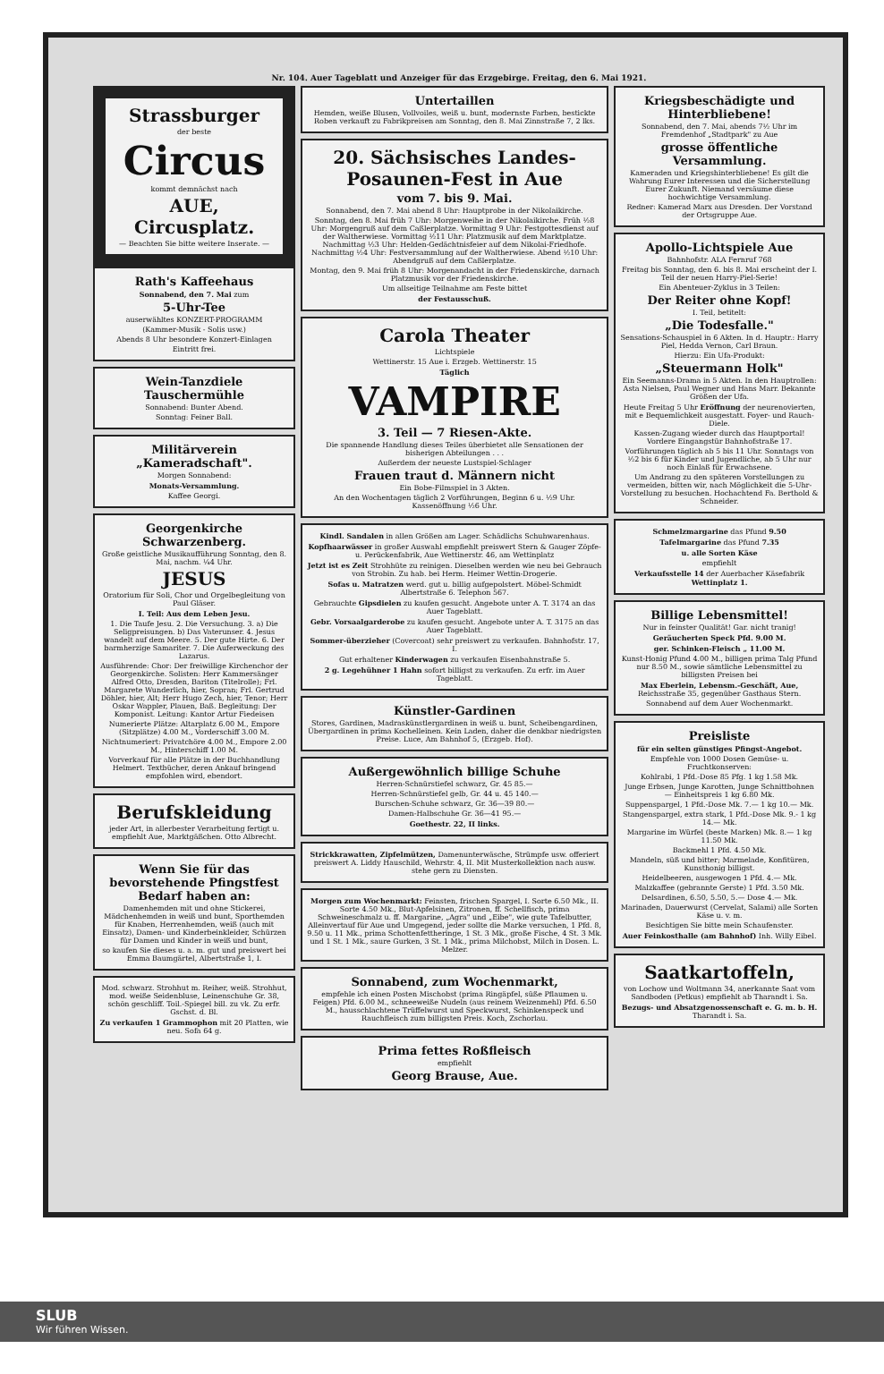Nr. 104. Auer Tageblatt und Anzeiger für das Erzgebirge. Freitag, den 6. Mai 1921.
Strassburger
der beste
Circus
kommt demnächst nach
AUE, Circusplatz.
— Beachten Sie bitte weitere Inserate. —
Rath's Kaffeehaus
Sonnabend, den 7. Mai zum
5-Uhr-Tee
auserwähltes KONZERT-PROGRAMM
(Kammer-Musik - Solis usw.)
Abends 8 Uhr besondere Konzert-Einlagen
Eintritt frei.
Wein-Tanzdiele Tauschermühle
Sonnabend: Bunter Abend.
Sonntag: Feiner Ball.
Militärverein „Kameradschaft".
Morgen Sonnabend:
Monats-Versammlung.
Kaffee Georgi.
Georgenkirche Schwarzenberg.
Große geistliche Musikaufführung Sonntag, den 8. Mai, nachm. ¼4 Uhr.
JESUS
Oratorium für Soli, Chor und Orgelbegleitung von Paul Gläser.
I. Teil: Aus dem Leben Jesu.
1. Die Taufe Jesu. 2. Die Versuchung. 3. a) Die Seligpreisungen. b) Das Vaterunser. 4. Jesus wandelt auf dem Meere. 5. Der gute Hirte. 6. Der barmherzige Samariter. 7. Die Auferweckung des Lazarus.
Ausführende: Chor: Der freiwillige Kirchenchor der Georgenkirche. Solisten: Herr Kammersänger Alfred Otto, Dresden, Bariton (Titelrolle); Frl. Margarete Wunderlich, hier, Sopran; Frl. Gertrud Döhler, hier, Alt; Herr Hugo Zech, hier, Tenor; Herr Oskar Wappler, Plauen, Baß. Begleitung: Der Komponist. Leitung: Kantor Artur Fiedeisen
Numerierte Plätze: Altarplatz 6.00 M., Empore (Sitzplätze) 4.00 M., Vorderschiff 3.00 M.
Nichtnumeriert: Privatchöre 4.00 M., Empore 2.00 M., Hinterschiff 1.00 M.
Vorverkauf für alle Plätze in der Buchhandlung Helmert. Textbücher, deren Ankauf bringend empfohlen wird, ebendort.
Berufskleidung
jeder Art, in allerbester Verarbeitung fertigt u. empfiehlt Aue, Marktgäßchen. Otto Albrecht.
Wenn Sie für das bevorstehende Pfingstfest Bedarf haben an:
Damenhemden mit und ohne Stickerei, Mädchenhemden in weiß und bunt, Sporthemden für Knaben, Herrenhemden, weiß (auch mit Einsatz), Damen- und Kinderbeinkleider, Schürzen für Damen und Kinder in weiß und bunt,
so kaufen Sie dieses u. a. m. gut und preiswert bei Emma Baumgärtel, Albertstraße 1, I.
Mod. schwarz. Strohhut m. Reiher, weiß. Strohhut, mod. weiße Seidenbluse, Leinenschuhe Gr. 38, schön geschliff. Toil.-Spiegel bill. zu vk. Zu erfr. Gschst. d. Bl.
Zu verkaufen 1 Grammophon mit 20 Platten, wie neu. Sofa 64 g.
Untertaillen
Hemden, weiße Blusen, Vollvoiles, weiß u. bunt, modernste Farben, bestickte Roben verkauft zu Fabrikpreisen am Sonntag, den 8. Mai Zinnstraße 7, 2 lks.
20. Sächsisches Landes-Posaunen-Fest in Aue
vom 7. bis 9. Mai.
Sonnabend, den 7. Mai abend 8 Uhr: Hauptprobe in der Nikolaikirche.
Sonntag, den 8. Mai früh 7 Uhr: Morgenweihe in der Nikolaikirche. Früh ½8 Uhr: Morgengruß auf dem Caßlerplatze. Vormittag 9 Uhr: Festgottesdienst auf der Waltherwiese. Vormittag ½11 Uhr: Platzmusik auf dem Marktplatze. Nachmittag ½3 Uhr: Helden-Gedächtnisfeier auf dem Nikolai-Friedhofe. Nachmittag ½4 Uhr: Festversammlung auf der Waltherwiese. Abend ½10 Uhr: Abendgruß auf dem Caßlerplatze.
Montag, den 9. Mai früh 8 Uhr: Morgenandacht in der Friedenskirche, darnach Platzmusik vor der Friedenskirche.
Um allseitige Teilnahme am Feste bittet
der Festausschuß.
Carola Theater
Lichtspiele
Wettinerstr. 15 Aue i. Erzgeb. Wettinerstr. 15
Täglich
VAMPIRE
3. Teil — 7 Riesen-Akte.
Die spannende Handlung dieses Teiles überbietet alle Sensationen der bisherigen Abteilungen . . .
Außerdem der neueste Lustspiel-Schlager
Frauen traut d. Männern nicht
Ein Bobe-Filmspiel in 3 Akten.
An den Wochentagen täglich 2 Vorführungen, Beginn 6 u. ½9 Uhr. Kassenöffnung ½6 Uhr.
Kindl. Sandalen in allen Größen am Lager. Schädlichs Schuhwarenhaus.
Kopfhaarwässer in großer Auswahl empfiehlt preiswert Stern & Gauger Zöpfe- u. Perückenfabrik, Aue Wettinerstr. 46, am Wettinplatz
Jetzt ist es Zeit Strohhüte zu reinigen. Dieselben werden wie neu bei Gebrauch von Strobin. Zu hab. bei Herm. Heimer Wettin-Drogerie.
Sofas u. Matratzen werd. gut u. billig aufgepolstert. Möbel-Schmidt Albertstraße 6. Telephon 567.
Gebrauchte Gipsdielen zu kaufen gesucht. Angebote unter A. T. 3174 an das Auer Tageblatt.
Gebr. Vorsaalgarderobe zu kaufen gesucht. Angebote unter A. T. 3175 an das Auer Tageblatt.
Sommer-überzieher (Covercoat) sehr preiswert zu verkaufen. Bahnhofstr. 17, I.
Gut erhaltener Kinderwagen zu verkaufen Eisenbahnstraße 5.
2 g. Legehühner 1 Hahn sofort billigst zu verkaufen. Zu erfr. im Auer Tageblatt.
Künstler-Gardinen
Stores, Gardinen, Madraskünstlergardinen in weiß u. bunt, Scheibengardinen, Übergardinen in prima Kochelleinen. Kein Laden, daher die denkbar niedrigsten Preise. Luce, Am Bahnhof 5, (Erzgeb. Hof).
Außergewöhnlich billige Schuhe
Herren-Schnürstiefel schwarz, Gr. 45 85.—
Herren-Schnürstiefel gelb, Gr. 44 u. 45 140.—
Burschen-Schuhe schwarz, Gr. 36—39 80.—
Damen-Halbschuhe Gr. 36—41 95.—
Goethestr. 22, II links.
Strickkrawatten, Zipfelmützen, Damenunterwäsche, Strümpfe usw. offeriert preiswert A. Liddy Hauschild, Wehrstr. 4, II. Mit Musterkollektion nach ausw. stehe gern zu Diensten.
Morgen zum Wochenmarkt: Feinsten, frischen Spargel, I. Sorte 6.50 Mk., II. Sorte 4.50 Mk., Blut-Apfelsinen, Zitronen, ff. Schellfisch, prima Schweineschmalz u. ff. Margarine, „Agra" und „Eibe", wie gute Tafelbutter, Alleinvertauf für Aue und Umgegend, jeder sollte die Marke versuchen, 1 Pfd. 8, 9.50 u. 11 Mk., prima Schottenfettheringe, 1 St. 3 Mk., große Fische, 4 St. 3 Mk. und 1 St. 1 Mk., saure Gurken, 3 St. 1 Mk., prima Milchobst, Milch in Dosen. L. Melzer.
Sonnabend, zum Wochenmarkt,
empfehle ich einen Posten Mischobst (prima Ringäpfel, süße Pflaumen u. Feigen) Pfd. 6.00 M., schneeweiße Nudeln (aus reinem Weizenmehl) Pfd. 6.50 M., hausschlachtene Trüffelwurst und Speckwurst, Schinkenspeck und Rauchfleisch zum billigsten Preis. Koch, Zschorlau.
Prima fettes Roßfleisch
empfiehlt
Georg Brause, Aue.
Kriegsbeschädigte und Hinterbliebene!
Sonnabend, den 7. Mai, abends 7½ Uhr im Fremdenhof „Stadtpark" zu Aue
grosse öffentliche Versammlung.
Kameraden und Kriegshinterbliebene! Es gilt die Wahrung Eurer Interessen und die Sicherstellung Eurer Zukunft. Niemand versäume diese hochwichtige Versammlung.
Redner: Kamerad Marx aus Dresden. Der Vorstand der Ortsgruppe Aue.
Apollo-Lichtspiele Aue
Bahnhofstr. ALA Fernruf 768
Freitag bis Sonntag, den 6. bis 8. Mai erscheint der I. Teil der neuen Harry-Piel-Serie!
Ein Abenteuer-Zyklus in 3 Teilen:
Der Reiter ohne Kopf!
I. Teil, betitelt:
„Die Todesfalle."
Sensations-Schauspiel in 6 Akten. In d. Hauptr.: Harry Piel, Hedda Vernon, Carl Braun.
Hierzu: Ein Ufa-Produkt:
„Steuermann Holk"
Ein Seemanns-Drama in 5 Akten. In den Hauptrollen: Asta Nielsen, Paul Wegner und Hans Marr. Bekannte Größen der Ufa.
Heute Freitag 5 Uhr Eröffnung der neurenovierten, mit e Bequemlichkeit ausgestatt. Foyer- und Rauch-Diele.
Kassen-Zugang wieder durch das Hauptportal! Vordere Eingangstür Bahnhofstraße 17.
Vorführungen täglich ab 5 bis 11 Uhr. Sonntags von ½2 bis 6 für Kinder und Jugendliche, ab 5 Uhr nur noch Einlaß für Erwachsene.
Um Andrang zu den späteren Vorstellungen zu vermeiden, bitten wir, nach Möglichkeit die 5-Uhr-Vorstellung zu besuchen. Hochachtend Fa. Berthold & Schneider.
Schmelzmargarine das Pfund 9.50
Tafelmargarine das Pfund 7.35
u. alle Sorten Käse
empfiehlt
Verkaufsstelle 14 der Auerbacher Käsefabrik Wettinplatz 1.
Billige Lebensmittel!
Nur in feinster Qualität! Gar. nicht tranig!
Geräucherten Speck Pfd. 9.00 M.
ger. Schinken-Fleisch „ 11.00 M.
Kunst-Honig Pfund 4.00 M., billigen prima Talg Pfund nur 8.50 M., sowie sämtliche Lebensmittel zu billigsten Preisen bei
Max Eberlein, Lebensm.-Geschäft, Aue, Reichsstraße 35, gegenüber Gasthaus Stern.
Sonnabend auf dem Auer Wochenmarkt.
Preisliste
für ein selten günstiges Pfingst-Angebot.
Empfehle von 1000 Dosen Gemüse- u. Fruchtkonserven:
Kohlrabi, 1 Pfd.-Dose 85 Pfg. 1 kg 1.58 Mk.
Junge Erbsen, Junge Karotten, Junge Schnittbohnen — Einheitspreis 1 kg 6.80 Mk.
Suppenspargel, 1 Pfd.-Dose Mk. 7.— 1 kg 10.— Mk.
Stangenspargel, extra stark, 1 Pfd.-Dose Mk. 9.- 1 kg 14.— Mk.
Margarine im Würfel (beste Marken) Mk. 8.— 1 kg 11.50 Mk.
Backmehl 1 Pfd. 4.50 Mk.
Mandeln, süß und bitter; Marmelade, Konfitüren, Kunsthonig billigst.
Heidelbeeren, ausgewogen 1 Pfd. 4.— Mk.
Malzkaffee (gebrannte Gerste) 1 Pfd. 3.50 Mk.
Delsardinen, 6.50, 5.50, 5.— Dose 4.— Mk.
Marinaden, Dauerwurst (Cervelat, Salami) alle Sorten Käse u. v. m.
Besichtigen Sie bitte mein Schaufenster.
Auer Feinkosthalle (am Bahnhof) Inh. Willy Eibel.
Saatkartoffeln,
von Lochow und Woltmann 34, anerkannte Saat vom Sandboden (Petkus) empfiehlt ab Tharandt i. Sa.
Bezugs- und Absatzgenossenschaft e. G. m. b. H. Tharandt i. Sa.
SLUB
Wir führen Wissen.